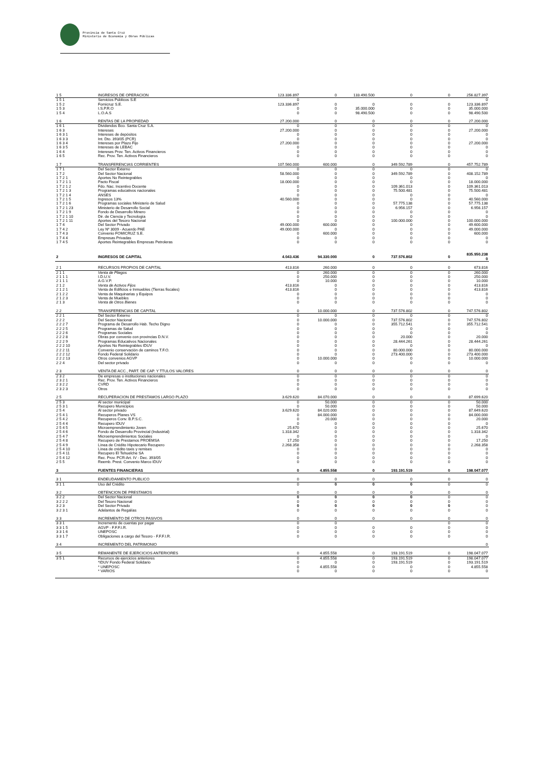Provincia de Santa Cruz
Ministerio de Economía y Obras Públicas
| 1 5 | INGRESOS DE OPERACION | 123.336.897 | 0 | 133.490.500 | 0 | 0 | 256.827.397 |
| 1 5 1 | Servicios Públicos S.E | 0 | | | | | 0 |
| 1 5 2 | Fomicruz S.E. | 123.336.897 | 0 | 0 | 0 | 0 | 123.336.897 |
| 1 5 3 | I.S.P.R.O | 0 | 0 | 35.000.000 | 0 | 0 | 35.000.000 |
| 1 5 4 | L.O.A.S | 0 | 0 | 98.490.500 | 0 | 0 | 98.490.500 |
| 1 6 | RENTAS DE LA PROPIEDAD | 27.200.000 | 0 | 0 | 0 | 0 | 27.200.000 |
| 1 6 1 | Dividendos Bco. Santa Cruz S.A. | 0 | 0 | 0 | 0 | 0 | 0 |
| 1 6 3 | Intereses | 27.200.000 | 0 | 0 | 0 | 0 | 27.200.000 |
| 1 6 3 1 | Intereses de depósitos | 0 | 0 | 0 | 0 | 0 | 0 |
| 1 6 3 3 | Int. Dto. 393/05 (PCR) | 0 | 0 | 0 | 0 | 0 | 0 |
| 1 6 3 4 | Intereses por Plazo Fijo | 27.200.000 | 0 | 0 | 0 | 0 | 27.200.000 |
| 1 6 3 5 | Intereses de LEBAC | 0 | 0 | 0 | 0 | 0 | 0 |
| 1 6 4 | Intereses Prov. Ten. Activos Financieros | 0 | 0 | 0 | 0 | 0 | 0 |
| 1 6 5 | Rec. Prov. Ten. Activos Financieros | 0 | 0 | 0 | 0 | 0 | 0 |
| 1 7 | TRANSFERENCIAS CORRIENTES | 107.560.000 | 600.000 | 0 | 349.592.789 | 0 | 457.752.789 |
| 1 7 1 | Del Sector Externo | 0 | 0 | 0 | 0 | 0 | 0 |
| 1 7 2 | Del Sector Nacional | 58.560.000 | 0 | 0 | 349.592.789 | 0 | 408.152.789 |
| 1 7 2 1 | Aportes No Reintegrables | 0 | 0 | 0 | 0 | 0 | 0 |
| 1 7 2 1 1 | Pacto Fiscal | 18.000.000 | 0 | 0 | 0 | 0 | 18.000.000 |
| 1 7 2 1 2 | Fdo. Nac. Incentivo Docente | 0 | 0 | 0 | 109.361.013 | 0 | 109.361.013 |
| 1 7 2 1 3 | Programas educativos nacionales | 0 | 0 | 0 | 75.500.481 | 0 | 75.500.481 |
| 1 7 2 1 4 | ANSES | 0 | 0 | 0 | 0 | 0 | 0 |
| 1 7 2 1 5 | Ingresos 13% | 40.560.000 | 0 | 0 | 0 | 0 | 40.560.000 |
| 1 7 2 1 6 | Programas sociales Ministerio de Salud | 0 | 0 | 0 | 57.775.138 | 0 | 57.775.138 |
| 1 7 2 1 23 | Ministerio de Desarrollo Social | 0 | 0 | 0 | 6.956.157 | 0 | 6.956.157 |
| 1 7 2 1 9 | Fondo de Desarrollo Minero | 0 | 0 | 0 | 0 | 0 | 0 |
| 1 7 2 1 10 | Dir. de Ciencia y Tecnología | 0 | 0 | 0 | 0 | 0 | 0 |
| 1 7 2 1 11 | Aportes del Tesoro Nacional | 0 | 0 | 0 | 100.000.000 | 0 | 100.000.000 |
| 1 7 4 | Del Sector Privado | 49.000.000 | 600.000 | 0 | 0 | 0 | 49.600.000 |
| 1 7 4 2 | Ley Nº 3009 - Acuerdo PAE | 49.000.000 | 0 | 0 | 0 | 0 | 49.000.000 |
| 1 7 4 3 | Convenio FOMICRUZ S.E. | 0 | 600.000 | 0 | 0 | 0 | 600.000 |
| 1 7 4 4 | Empresas Privadas | 0 | 0 | 0 | 0 | 0 | 0 |
| 1 7 4 5 | Aportes Reintegrables Empresas Petroleras | 0 | 0 | 0 | 0 | 0 | 0 |
| 2 | INGRESOS DE CAPITAL | 4.043.436 | 94.330.000 | 0 | 737.576.802 | 0 | 835.950.238 0 |
| 2 1 | RECURSOS PROPIOS DE CAPITAL | 413.816 | 260.000 | 0 | 0 | 0 | 673.816 |
| 2 1 1 | Venta de Pliegos | 0 | 260.000 | 0 | 0 | 0 | 260.000 |
| 2 1 1 1 | I.D.U.V. | 0 | 250.000 | 0 | 0 | 0 | 250.000 |
| 2 1 1 1 | A.G.V.P. | 0 | 10.000 | 0 | 0 | 0 | 10.000 |
| 2 1 2 | Venta de Activos Fijos | 413.816 | 0 | 0 | 0 | 0 | 413.816 |
| 2 1 2 1 | Venta de Edificios e Inmuebles (Tierras fiscales) | 413.816 | 0 | 0 | 0 | 0 | 413.816 |
| 2 1 2 2 | Venta de Maquinarias y Equipos | 0 | 0 | 0 | 0 | 0 | 0 |
| 2 1 2 3 | Venta de Muebles | 0 | 0 | 0 | 0 | 0 | 0 |
| 2 1 3 | Venta de Otros Bienes | 0 | 0 | 0 | 0 | 0 | 0 |
| 2 2 | TRANSFERENCIAS DE CAPITAL | 0 | 10.000.000 | 0 | 737.576.802 | 0 | 747.576.802 |
| 2 2 1 | Del Sector Externo | 0 | 0 | 0 | 0 | 0 | 0 |
| 2 2 2 | Del Sector Nacional | 0 | 10.000.000 | 0 | 737.576.802 | 0 | 747.576.802 |
| 2 2 2 7 | Programa de Desarrollo Hab. Techo Digno | 0 | 0 | 0 | 355.712.541 | 0 | 355.712.541 |
| 2 2 2 5 | Programas de Salud | 0 | 0 | 0 | 0 | 0 | 0 |
| 2 2 2 6 | Programas Sociales | 0 | 0 | 0 | 0 | 0 | 0 |
| 2 2 2 8 | Obras por convenio con provincias D.N.V. | 0 | 0 | 0 | 20.000 | 0 | 20.000 |
| 2 2 2 9 | Programas Educativos Nacionales | 0 | 0 | 0 | 28.444.261 | 0 | 28.444.261 |
| 2 2 2 10 | Aportes No Reintegrables IDUV | 0 | 0 | 0 | 0 | 0 | 0 |
| 2 2 2 11 | Convenio conservación de caminos T.F.O. | 0 | 0 | 0 | 80.000.000 | 0 | 80.000.000 |
| 2 2 2 12 | Fondo Federal Solidario | 0 | 0 | 0 | 273.400.000 | 0 | 273.400.000 |
| 2 2 2 13 | Otros convenios AGVP | 0 | 10.000.000 | 0 | 0 | 0 | 10.000.000 |
| 2 2 4 | Del sector privado | 0 | 0 | 0 | 0 | 0 | 0 |
| 2 3 | VENTA DE ACC., PART. DE CAP. Y TTULOS VALORES | 0 | 0 | 0 | 0 | 0 | 0 |
| 2 3 2 | De empresas o instituciones nacionales | 0 | 0 | 0 | 0 | 0 | 0 |
| 2 3 2 1 | Rec. Prov. Ten. Activos Financieros | 0 | 0 | 0 | 0 | 0 | 0 |
| 2 3 2 2 | CVRD | 0 | 0 | 0 | 0 | 0 | 0 |
| 2 3 2 3 | Otros | 0 | 0 | 0 | 0 | 0 | 0 |
| 2 5 | RECUPERACION DE PRESTAMOS LARGO PLAZO | 3.629.620 | 84.070.000 | 0 | 0 | 0 | 87.699.620 |
| 2 5 3 | Al sector municipal | 0 | 50.000 | 0 | 0 | 0 | 50.000 |
| 2 5 3 1 | Recupero Municipios | 0 | 50.000 | 0 | 0 | 0 | 50.000 |
| 2 5 4 | Al sector privado | 3.629.620 | 84.020.000 | 0 | 0 | 0 | 87.649.620 |
| 2 5 4 1 | Recuperos Planes VS | 0 | 84.000.000 | 0 | 0 | 0 | 84.000.000 |
| 2 5 4 2 | Recuperos Conv. B.P.S.C. | 0 | 20.000 | 0 | 0 | 0 | 20.000 |
| 2 5 4 4 | Recupero IDUV | 0 | 0 | 0 | 0 | 0 | 0 |
| 2 5 4 5 | Microemprendimiento Joven | 25.670 | 0 | 0 | 0 | 0 | 25.670 |
| 2 5 4 6 | Fondo de Desarrollo Provincial (Industrial) | 1.318.342 | 0 | 0 | 0 | 0 | 1.318.342 |
| 2 5 4 7 | Microemprendimientos Sociales | 0 | 0 | 0 | 0 | 0 | 0 |
| 2 5 4 8 | Recupero de Prestamos PROEMSA | 17.250 | 0 | 0 | 0 | 0 | 17.250 |
| 2 5 4 9 | Línea de Crédito Hipotecario Recupero | 2.268.358 | 0 | 0 | 0 | 0 | 2.268.358 |
| 2 5 4 10 | Línea de crédito taxis y remises | 0 | 0 | 0 | 0 | 0 | 0 |
| 2 5 4 11 | Recupero El Tehuelche SA | 0 | 0 | 0 | 0 | 0 | 0 |
| 2 5 4 12 | Rec. Prov. PCR-Art. IV - Dec. 393/05 | 0 | 0 | 0 | 0 | 0 | 0 |
| 2 5 5 | Reemb. Prest. Convenio Marco IDUV | 0 | 0 | 0 | 0 | 0 | 0 |
| 3 | FUENTES FINANCIERAS | 0 | 4.855.558 | 0 | 193.191.519 | 0 | 198.047.077 |
| 3 1 | ENDEUDAMIENTO PUBLICO | 0 | 0 | 0 | 0 | 0 | 0 |
| 3 1 1 | Uso del Crédito | 0 | 0 | 0 | 0 | 0 | 0 |
| 3 2 | OBTENCION DE PRESTAMOS | 0 | 0 | 0 | 0 | 0 | 0 |
| 3 2 2 | Del Sector Nacional | 0 | 0 | 0 | 0 | 0 | 0 |
| 3 2 2 2 | Del Tesoro Nacional | 0 | 0 | 0 | 0 | 0 | 0 |
| 3 2 3 | Del Sector Privado | 0 | 0 | 0 | 0 | 0 | 0 |
| 3 2 3 1 | Adelantos de Regalías | 0 | 0 | 0 | 0 | 0 | 0 |
| 3 3 | INCREMENTO DE OTROS PASIVOS | 0 | 0 | 0 | 0 | 0 | 0 |
| 3 3 1 | Incremento de cuentas por pagar | 0 | 0 | | | 0 | 0 |
| 3 3 1 5 | AGVP - F.F.F.I.R. | 0 | 0 | 0 | 0 | 0 | 0 |
| 3 3 1 6 | UNEPOSC | 0 | 0 | 0 | 0 | 0 | 0 |
| 3 3 1 7 | Obligaciones a cargo del Tesoro - F.F.F.I.R. | 0 | 0 | 0 | 0 | 0 | 0 |
| 3 4 | INCREMENTO DEL PATRIMONIO | | | | | | 0 |
| 3 5 | REMANENTE DE EJERCICIOS ANTERIORES | 0 | 4.855.558 | 0 | 193.191.519 | 0 | 198.047.077 |
| 3 5 1 | Recursos de ejercicios anteriores | 0 | 4.855.558 | 0 | 193.191.519 | 0 | 198.047.077 |
| | *IDUV Fondo Federal Solidario | 0 | 0 | 0 | 193.191.519 | 0 | 193.191.519 |
| | * UNEPOSC | 0 | 4.855.558 | 0 | 0 | 0 | 4.855.558 |
| | * VARIOS | 0 | 0 | 0 | 0 | 0 | 0 |